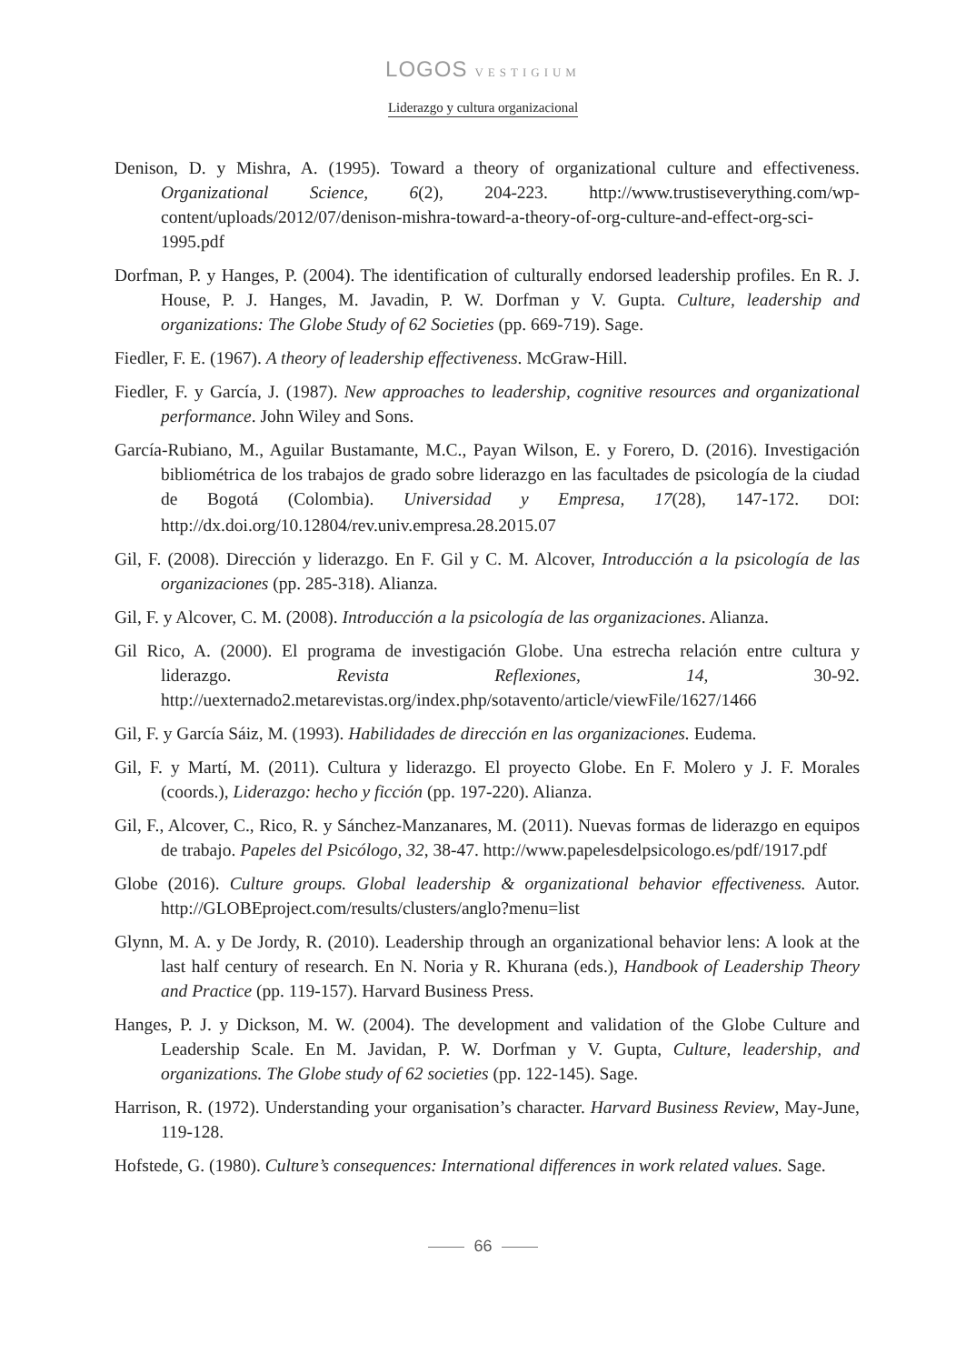LOGOS VESTIGIUM
Liderazgo y cultura organizacional
Denison, D. y Mishra, A. (1995). Toward a theory of organizational culture and effectiveness. Organizational Science, 6(2), 204-223. http://www.trustiseverything.com/wp-content/uploads/2012/07/denison-mishra-toward-a-theory-of-org-culture-and-effect-org-sci-1995.pdf
Dorfman, P. y Hanges, P. (2004). The identification of culturally endorsed leadership profiles. En R. J. House, P. J. Hanges, M. Javadin, P. W. Dorfman y V. Gupta. Culture, leadership and organizations: The Globe Study of 62 Societies (pp. 669-719). Sage.
Fiedler, F. E. (1967). A theory of leadership effectiveness. McGraw-Hill.
Fiedler, F. y García, J. (1987). New approaches to leadership, cognitive resources and organizational performance. John Wiley and Sons.
García-Rubiano, M., Aguilar Bustamante, M.C., Payan Wilson, E. y Forero, D. (2016). Investigación bibliométrica de los trabajos de grado sobre liderazgo en las facultades de psicología de la ciudad de Bogotá (Colombia). Universidad y Empresa, 17(28), 147-172. DOI: http://dx.doi.org/10.12804/rev.univ.empresa.28.2015.07
Gil, F. (2008). Dirección y liderazgo. En F. Gil y C. M. Alcover, Introducción a la psicología de las organizaciones (pp. 285-318). Alianza.
Gil, F. y Alcover, C. M. (2008). Introducción a la psicología de las organizaciones. Alianza.
Gil Rico, A. (2000). El programa de investigación Globe. Una estrecha relación entre cultura y liderazgo. Revista Reflexiones, 14, 30-92. http://uexternado2.metarevistas.org/index.php/sotavento/article/viewFile/1627/1466
Gil, F. y García Sáiz, M. (1993). Habilidades de dirección en las organizaciones. Eudema.
Gil, F. y Martí, M. (2011). Cultura y liderazgo. El proyecto Globe. En F. Molero y J. F. Morales (coords.), Liderazgo: hecho y ficción (pp. 197-220). Alianza.
Gil, F., Alcover, C., Rico, R. y Sánchez-Manzanares, M. (2011). Nuevas formas de liderazgo en equipos de trabajo. Papeles del Psicólogo, 32, 38-47. http://www.papelesdelpsicologo.es/pdf/1917.pdf
Globe (2016). Culture groups. Global leadership & organizational behavior effectiveness. Autor. http://GLOBEproject.com/results/clusters/anglo?menu=list
Glynn, M. A. y De Jordy, R. (2010). Leadership through an organizational behavior lens: A look at the last half century of research. En N. Noria y R. Khurana (eds.), Handbook of Leadership Theory and Practice (pp. 119-157). Harvard Business Press.
Hanges, P. J. y Dickson, M. W. (2004). The development and validation of the Globe Culture and Leadership Scale. En M. Javidan, P. W. Dorfman y V. Gupta, Culture, leadership, and organizations. The Globe study of 62 societies (pp. 122-145). Sage.
Harrison, R. (1972). Understanding your organisation’s character. Harvard Business Review, May-June, 119-128.
Hofstede, G. (1980). Culture’s consequences: International differences in work related values. Sage.
66